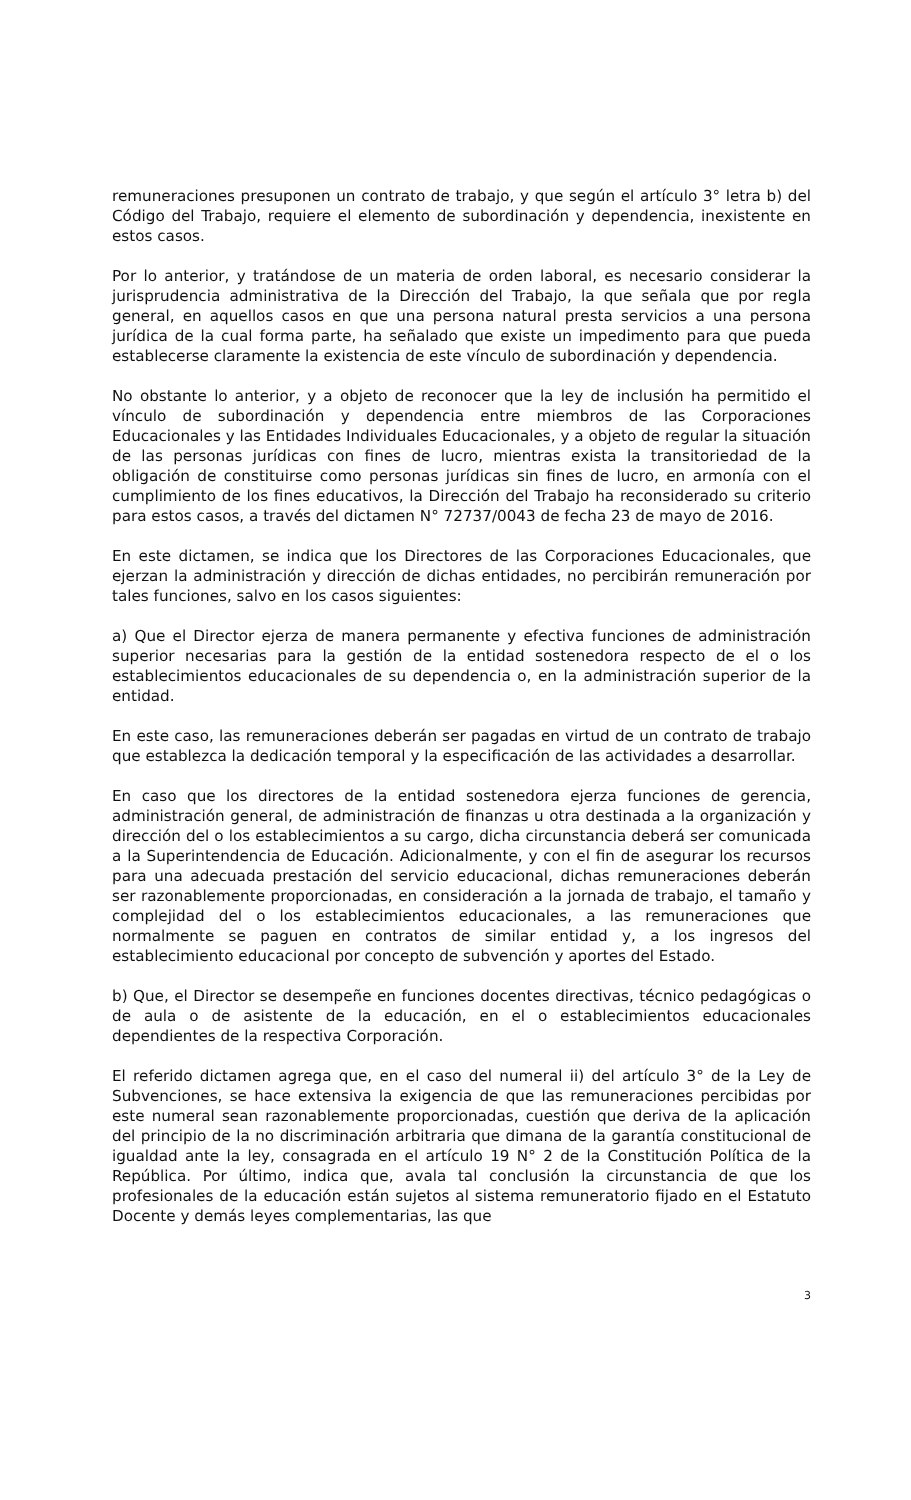remuneraciones presuponen un contrato de trabajo, y que según el artículo 3° letra b) del Código del Trabajo, requiere el elemento de subordinación y dependencia, inexistente en estos casos.
Por lo anterior, y tratándose de un materia de orden laboral, es necesario considerar la jurisprudencia administrativa de la Dirección del Trabajo, la que señala que por regla general, en aquellos casos en que una persona natural presta servicios a una persona jurídica de la cual forma parte, ha señalado que existe un impedimento para que pueda establecerse claramente la existencia de este vínculo de subordinación y dependencia.
No obstante lo anterior, y a objeto de reconocer que la ley de inclusión ha permitido el vínculo de subordinación y dependencia entre miembros de las Corporaciones Educacionales y las Entidades Individuales Educacionales, y a objeto de regular la situación de las personas jurídicas con fines de lucro, mientras exista la transitoriedad de la obligación de constituirse como personas jurídicas sin fines de lucro, en armonía con el cumplimiento de los fines educativos, la Dirección del Trabajo ha reconsiderado su criterio para estos casos, a través del dictamen N° 72737/0043 de fecha 23 de mayo de 2016.
En este dictamen, se indica que los Directores de las Corporaciones Educacionales, que ejerzan la administración y dirección de dichas entidades, no percibirán remuneración por tales funciones, salvo en los casos siguientes:
a) Que el Director ejerza de manera permanente y efectiva funciones de administración superior necesarias para la gestión de la entidad sostenedora respecto de el o los establecimientos educacionales de su dependencia o, en la administración superior de la entidad.
En este caso, las remuneraciones deberán ser pagadas en virtud de un contrato de trabajo que establezca la dedicación temporal y la especificación de las actividades a desarrollar.
En caso que los directores de la entidad sostenedora ejerza funciones de gerencia, administración general, de administración de finanzas u otra destinada a la organización y dirección del o los establecimientos a su cargo, dicha circunstancia deberá ser comunicada a la Superintendencia de Educación. Adicionalmente, y con el fin de asegurar los recursos para una adecuada prestación del servicio educacional, dichas remuneraciones deberán ser razonablemente proporcionadas, en consideración a la jornada de trabajo, el tamaño y complejidad del o los establecimientos educacionales, a las remuneraciones que normalmente se paguen en contratos de similar entidad y, a los ingresos del establecimiento educacional por concepto de subvención y aportes del Estado.
b) Que, el Director se desempeñe en funciones docentes directivas, técnico pedagógicas o de aula o de asistente de la educación, en el o establecimientos educacionales dependientes de la respectiva Corporación.
El referido dictamen agrega que, en el caso del numeral ii) del artículo 3° de la Ley de Subvenciones, se hace extensiva la exigencia de que las remuneraciones percibidas por este numeral sean razonablemente proporcionadas, cuestión que deriva de la aplicación del principio de la no discriminación arbitraria que dimana de la garantía constitucional de igualdad ante la ley, consagrada en el artículo 19 N° 2 de la Constitución Política de la República. Por último, indica que, avala tal conclusión la circunstancia de que los profesionales de la educación están sujetos al sistema remuneratorio fijado en el Estatuto Docente y demás leyes complementarias, las que
3